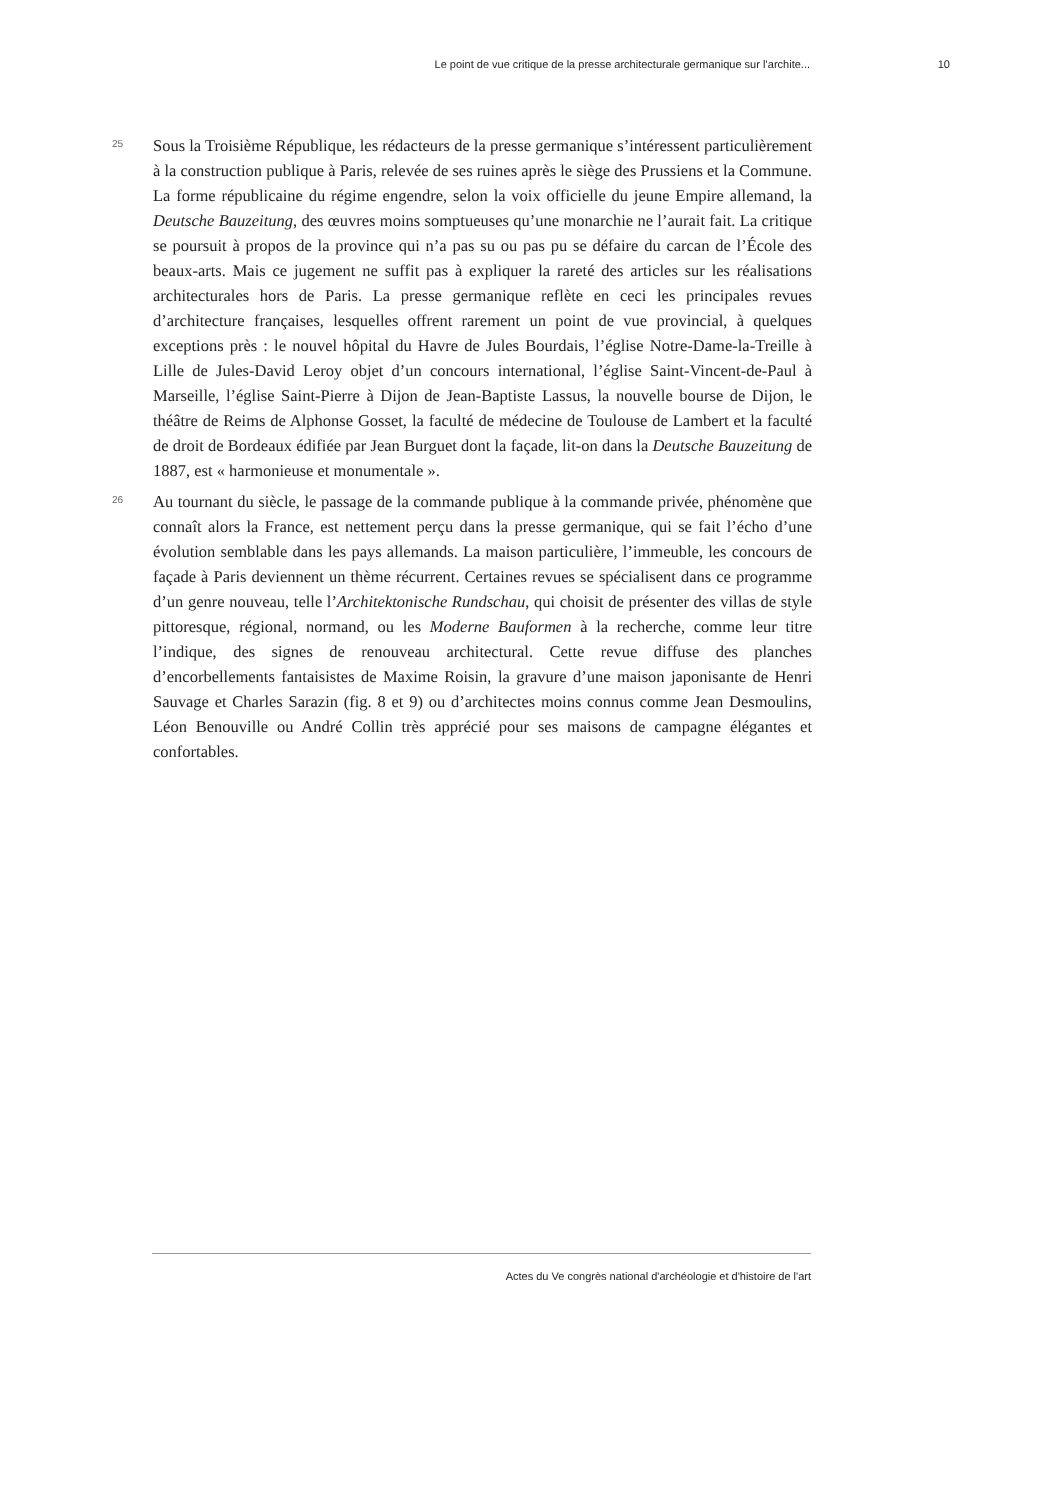Le point de vue critique de la presse architecturale germanique sur l’archite... 10
25
Sous la Troisième République, les rédacteurs de la presse germanique s’intéressent particulièrement à la construction publique à Paris, relevée de ses ruines après le siège des Prussiens et la Commune. La forme républicaine du régime engendre, selon la voix officielle du jeune Empire allemand, la Deutsche Bauzeitung, des œuvres moins somptueuses qu’une monarchie ne l’aurait fait. La critique se poursuit à propos de la province qui n’a pas su ou pas pu se défaire du carcan de l’École des beaux-arts. Mais ce jugement ne suffit pas à expliquer la rareté des articles sur les réalisations architecturales hors de Paris. La presse germanique reflète en ceci les principales revues d’architecture françaises, lesquelles offrent rarement un point de vue provincial, à quelques exceptions près : le nouvel hôpital du Havre de Jules Bourdais, l’église Notre-Dame-la-Treille à Lille de Jules-David Leroy objet d’un concours international, l’église Saint-Vincent-de-Paul à Marseille, l’église Saint-Pierre à Dijon de Jean-Baptiste Lassus, la nouvelle bourse de Dijon, le théâtre de Reims de Alphonse Gosset, la faculté de médecine de Toulouse de Lambert et la faculté de droit de Bordeaux édifiée par Jean Burguet dont la façade, lit-on dans la Deutsche Bauzeitung de 1887, est « harmonieuse et monumentale ».
26
Au tournant du siècle, le passage de la commande publique à la commande privée, phénomène que connaît alors la France, est nettement perçu dans la presse germanique, qui se fait l’écho d’une évolution semblable dans les pays allemands. La maison particulière, l’immeuble, les concours de façade à Paris deviennent un thème récurrent. Certaines revues se spécialisent dans ce programme d’un genre nouveau, telle l’Architektonische Rundschau, qui choisit de présenter des villas de style pittoresque, régional, normand, ou les Moderne Bauformen à la recherche, comme leur titre l’indique, des signes de renouveau architectural. Cette revue diffuse des planches d’encorbellements fantaisistes de Maxime Roisin, la gravure d’une maison japonisante de Henri Sauvage et Charles Sarazin (fig. 8 et 9) ou d’architectes moins connus comme Jean Desmoulins, Léon Benouville ou André Collin très apprécié pour ses maisons de campagne élégantes et confortables.
Actes du Ve congrès national d'archéologie et d'histoire de l'art